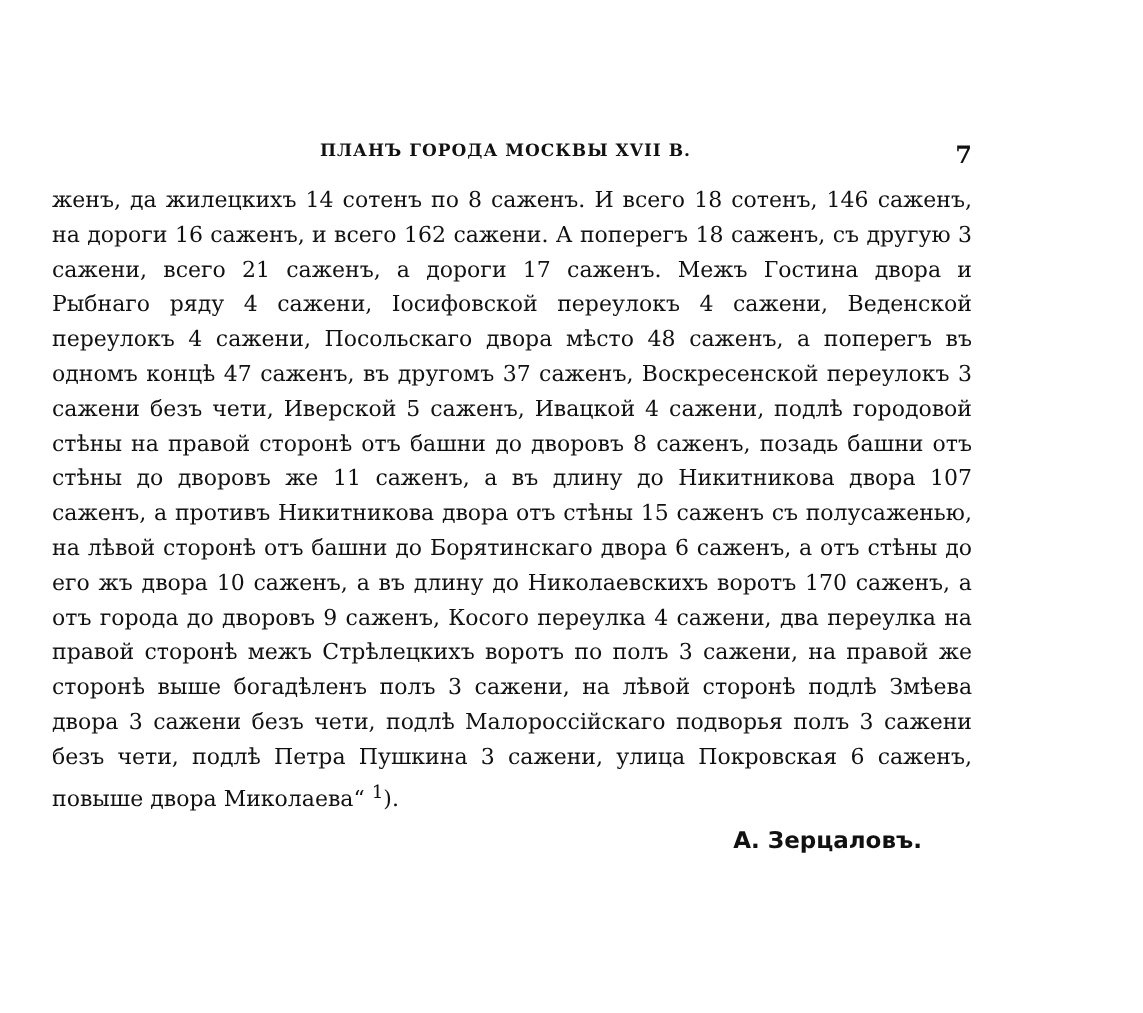ПЛАНЪ ГОРОДА МОСКВЫ XVII В. 7
женъ, да жилецкихъ 14 сотенъ по 8 саженъ. И всего 18 сотенъ, 146 саженъ, на дороги 16 саженъ, и всего 162 сажени. А поперегъ 18 саженъ, съ другую 3 сажени, всего 21 саженъ, а дороги 17 саженъ. Межъ Гостина двора и Рыбнаго ряду 4 сажени, Iосифовской переулокъ 4 сажени, Веденской переулокъ 4 сажени, Посольскаго двора мѣсто 48 саженъ, а поперегъ въ одномъ концѣ 47 саженъ, въ другомъ 37 саженъ, Воскресенской переулокъ 3 сажени безъ чети, Иверской 5 саженъ, Ивацкой 4 сажени, подлѣ городовой стѣны на правой сторонѣ отъ башни до дворовъ 8 саженъ, позадь башни отъ стѣны до дворовъ же 11 саженъ, а въ длину до Никитникова двора 107 саженъ, а противъ Никитникова двора отъ стѣны 15 саженъ съ полусаженью, на лѣвой сторонѣ отъ башни до Борятинскаго двора 6 саженъ, а отъ стѣны до его жъ двора 10 саженъ, а въ длину до Николаевскихъ воротъ 170 саженъ, а отъ города до дворовъ 9 саженъ, Косого переулка 4 сажени, два переулка на правой сторонѣ межъ Стрѣлецкихъ воротъ по полъ 3 сажени, на правой же сторонѣ выше богадѣленъ полъ 3 сажени, на лѣвой сторонѣ подлѣ Змѣева двора 3 сажени безъ чети, подлѣ Малороссiйскаго подворья полъ 3 сажени безъ чети, подлѣ Петра Пушкина 3 сажени, улица Покровская 6 саженъ, повыше двора Миколаева“ <sup>1</sup>).
А. Зерцаловъ.